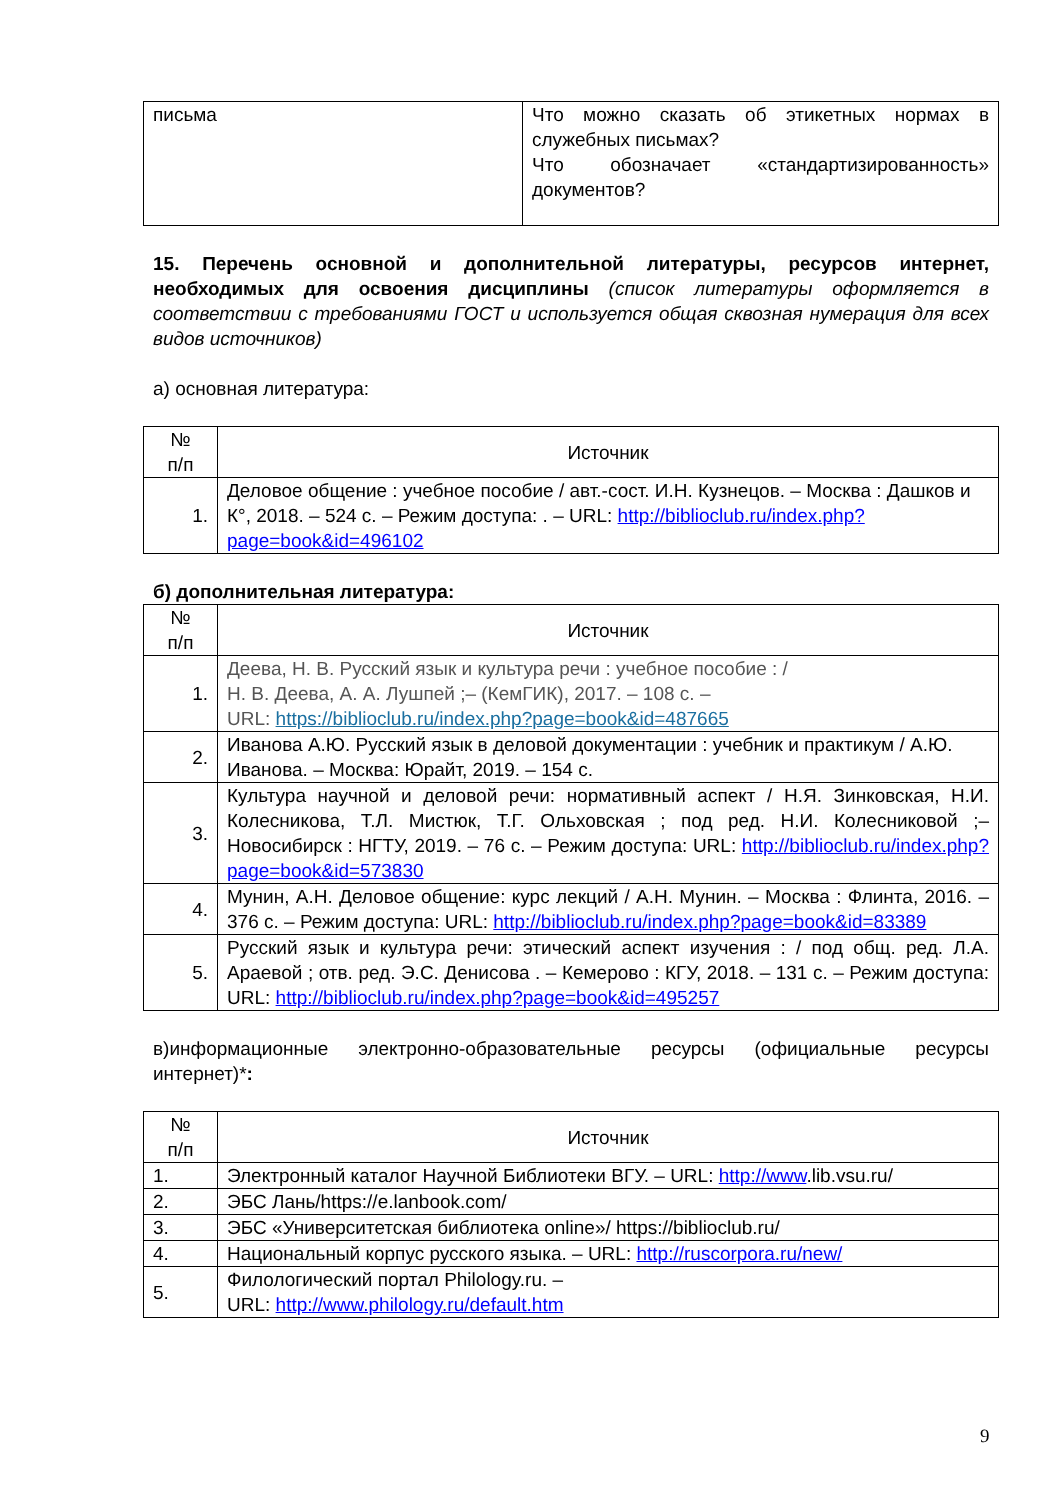| письма | Что можно сказать об этикетных нормах в служебных письмах? Что обозначает «стандартизированность» документов? |
15. Перечень основной и дополнительной литературы, ресурсов интернет, необходимых для освоения дисциплины (список литературы оформляется в соответствии с требованиями ГОСТ и используется общая сквозная нумерация для всех видов источников)
а) основная литература:
| № п/п | Источник |
| --- | --- |
| 1. | Деловое общение : учебное пособие / авт.-сост. И.Н. Кузнецов. – Москва : Дашков и К°, 2018. – 524 с. – Режим доступа: . – URL: http://biblioclub.ru/index.php?page=book&id=496102 |
б) дополнительная литература:
| № п/п | Источник |
| --- | --- |
| 1. | Деева, Н. В. Русский язык и культура речи : учебное пособие : / Н. В. Деева, А. А. Лушпей ;– (КемГИК), 2017. – 108 с. – URL: https://biblioclub.ru/index.php?page=book&id=487665 |
| 2. | Иванова А.Ю. Русский язык в деловой документации : учебник и практикум / А.Ю. Иванова. – Москва: Юрайт, 2019. – 154 с. |
| 3. | Культура научной и деловой речи: нормативный аспект / Н.Я. Зинковская, Н.И. Колесникова, Т.Л. Мистюк, Т.Г. Ольховская ; под ред. Н.И. Колесниковой ;– Новосибирск : НГТУ, 2019. – 76 с. – Режим доступа: URL: http://biblioclub.ru/index.php?page=book&id=573830 |
| 4. | Мунин, А.Н. Деловое общение: курс лекций / А.Н. Мунин. – Москва : Флинта, 2016. – 376 с. – Режим доступа: URL: http://biblioclub.ru/index.php?page=book&id=83389 |
| 5. | Русский язык и культура речи: этический аспект изучения : / под общ. ред. Л.А. Араевой ; отв. ред. Э.С. Денисова . – Кемерово : КГУ, 2018. – 131 с. – Режим доступа: URL: http://biblioclub.ru/index.php?page=book&id=495257 |
в)информационные электронно-образовательные ресурсы (официальные ресурсы интернет)*:
| № п/п | Источник |
| --- | --- |
| 1. | Электронный каталог Научной Библиотеки ВГУ. – URL: http://www .lib.vsu.ru/ |
| 2. | ЭБС Лань/https://e.lanbook.com/ |
| 3. | ЭБС «Университетская библиотека online»/ https://biblioclub.ru/ |
| 4. | Национальный корпус русского языка. – URL: http://ruscorpora.ru/new/ |
| 5. | Филологический портал Philology.ru. – URL: http://www.philology.ru/default.htm |
9